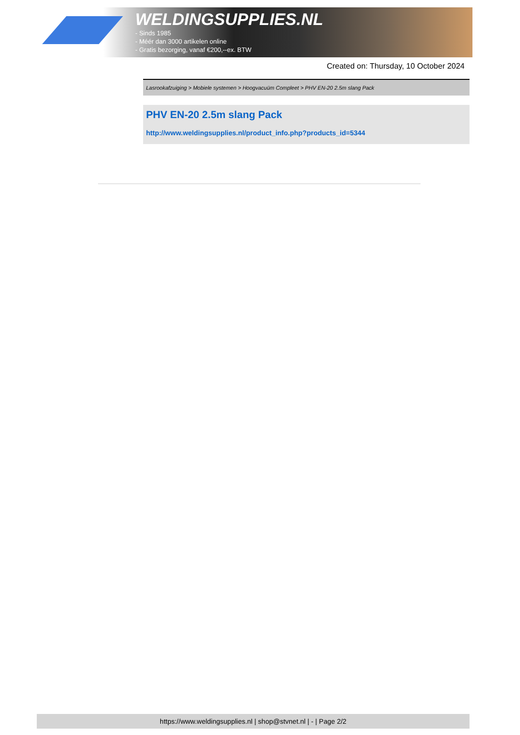WELDINGSUPPLIES.NL
- Sinds 1985
- Méér dan 3000 artikelen online
- Gratis bezorging, vanaf €200,--ex. BTW
Created on: Thursday, 10 October 2024
Lasrookafzuiging > Mobiele systemen > Hoogvacuüm Compleet > PHV EN-20 2.5m slang Pack
PHV EN-20 2.5m slang Pack
http://www.weldingsupplies.nl/product_info.php?products_id=5344
https://www.weldingsupplies.nl | shop@stvnet.nl | - | Page 2/2